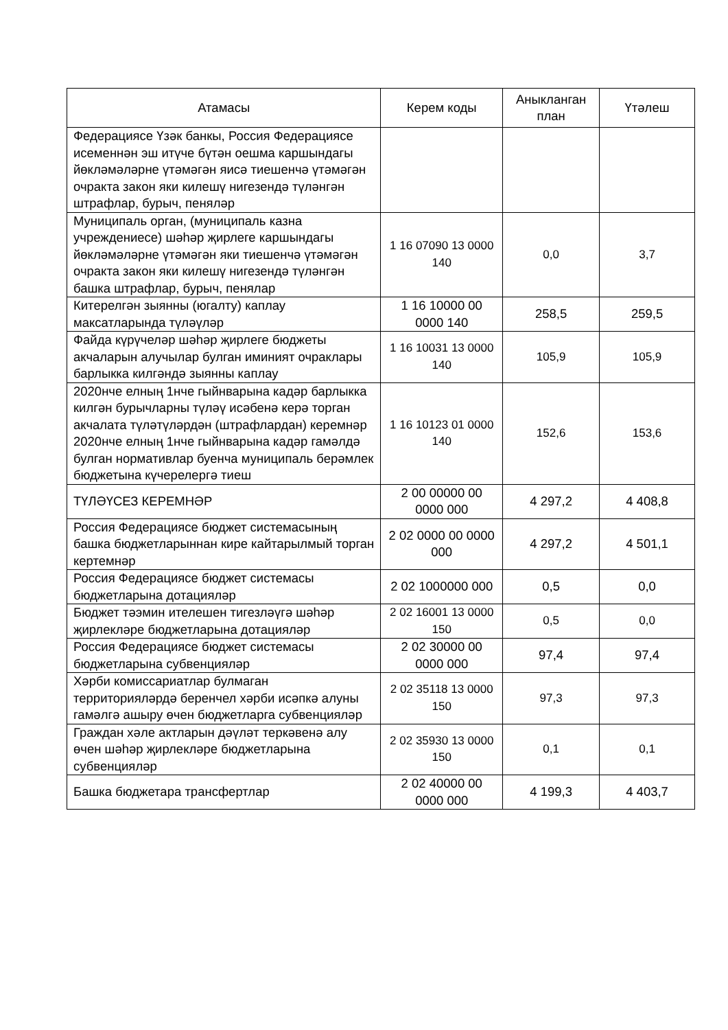| Атамасы | Керем коды | Аныкланган план | Үтәлеш |
| --- | --- | --- | --- |
| Федерациясе Үзәк банкы, Россия Федерациясе исеменнән эш итүче бүтән оешма каршындагы йөкләмәләрне үтәмәгән яисә тиешенчә үтәмәгән очракта закон яки килешү нигезендә түләнгән штрафлар, бурыч, пеняләр | | | |
| Муниципаль орган, (муниципаль казна учреждениесе) шәһәр җирлеге каршындагы йөкләмәләрне үтәмәгән яки тиешенчә үтәмәгән очракта закон яки килешү нигезендә түләнгән башка штрафлар, бурыч, пенялар | 1 16 07090 13 0000 140 | 0,0 | 3,7 |
| Китерелгән зыянны (югалту) каплау максатларында түләүләр | 1 16 10000 00 0000 140 | 258,5 | 259,5 |
| Файда күрүчеләр шәһәр җирлеге бюджеты акчаларын алучылар булган иминият очраклары барлыкка килгәндә зыянны каплау | 1 16 10031 13 0000 140 | 105,9 | 105,9 |
| 2020нче елның 1нче гыйнварына кадәр барлыкка килгән бурычларны түләү исәбенә керә торган акчалата түләтүләрдән (штрафлардан) керемнәр 2020нче елның 1нче гыйнварына кадәр гамәлдә булган нормативлар буенча муниципаль берәмлек бюджетына күчерелергә тиеш | 1 16 10123 01 0000 140 | 152,6 | 153,6 |
| ТҮЛӘҮСЕЗ КЕРЕМНӘР | 2 00 00000 00 0000 000 | 4 297,2 | 4 408,8 |
| Россия Федерациясе бюджет системасының башка бюджетларыннан кире кайтарылмый торган кертемнәр | 2 02 0000 00 0000 000 | 4 297,2 | 4 501,1 |
| Россия Федерациясе бюджет системасы бюджетларына дотацияләр | 2 02 1000000 000 | 0,5 | 0,0 |
| Бюджет тәэмин ителешен тигезләүгә шәһәр җирлекләре бюджетларына дотацияләр | 2 02 16001 13 0000 150 | 0,5 | 0,0 |
| Россия Федерациясе бюджет системасы бюджетларына субвенцияләр | 2 02 30000 00 0000 000 | 97,4 | 97,4 |
| Хәрби комиссариатлар булмаган территорияләрдә беренчел хәрби исәпкә алуны гамәлгә ашыру өчен бюджетларга субвенцияләр | 2 02 35118 13 0000 150 | 97,3 | 97,3 |
| Граждан хәле актларын дәүләт теркәвенә алу өчен шәһәр җирлекләре бюджетларына субвенцияләр | 2 02 35930 13 0000 150 | 0,1 | 0,1 |
| Башка бюджетара трансфертлар | 2 02 40000 00 0000 000 | 4 199,3 | 4 403,7 |